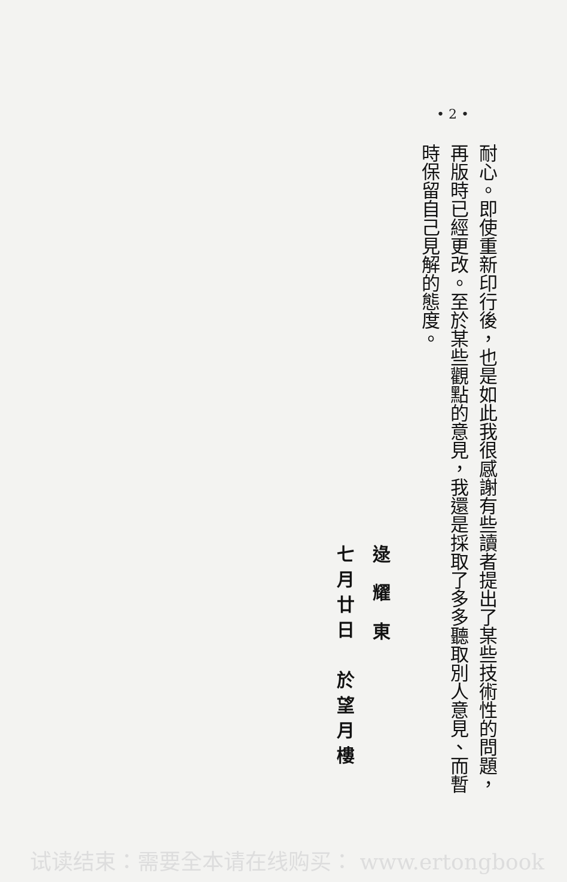• 2 •
耐心。即使重新印行後，也是如此我很感謝有些讀者提出了某些技術性的問題，再版時已經更改。至於某些觀點的意見，我還是採取了多多聽取別人意見、而暫時保留自己見解的態度。
逯 耀 東
七月廿日　於望月樓
试读结束：需要全本请在线购买： www.ertongbook